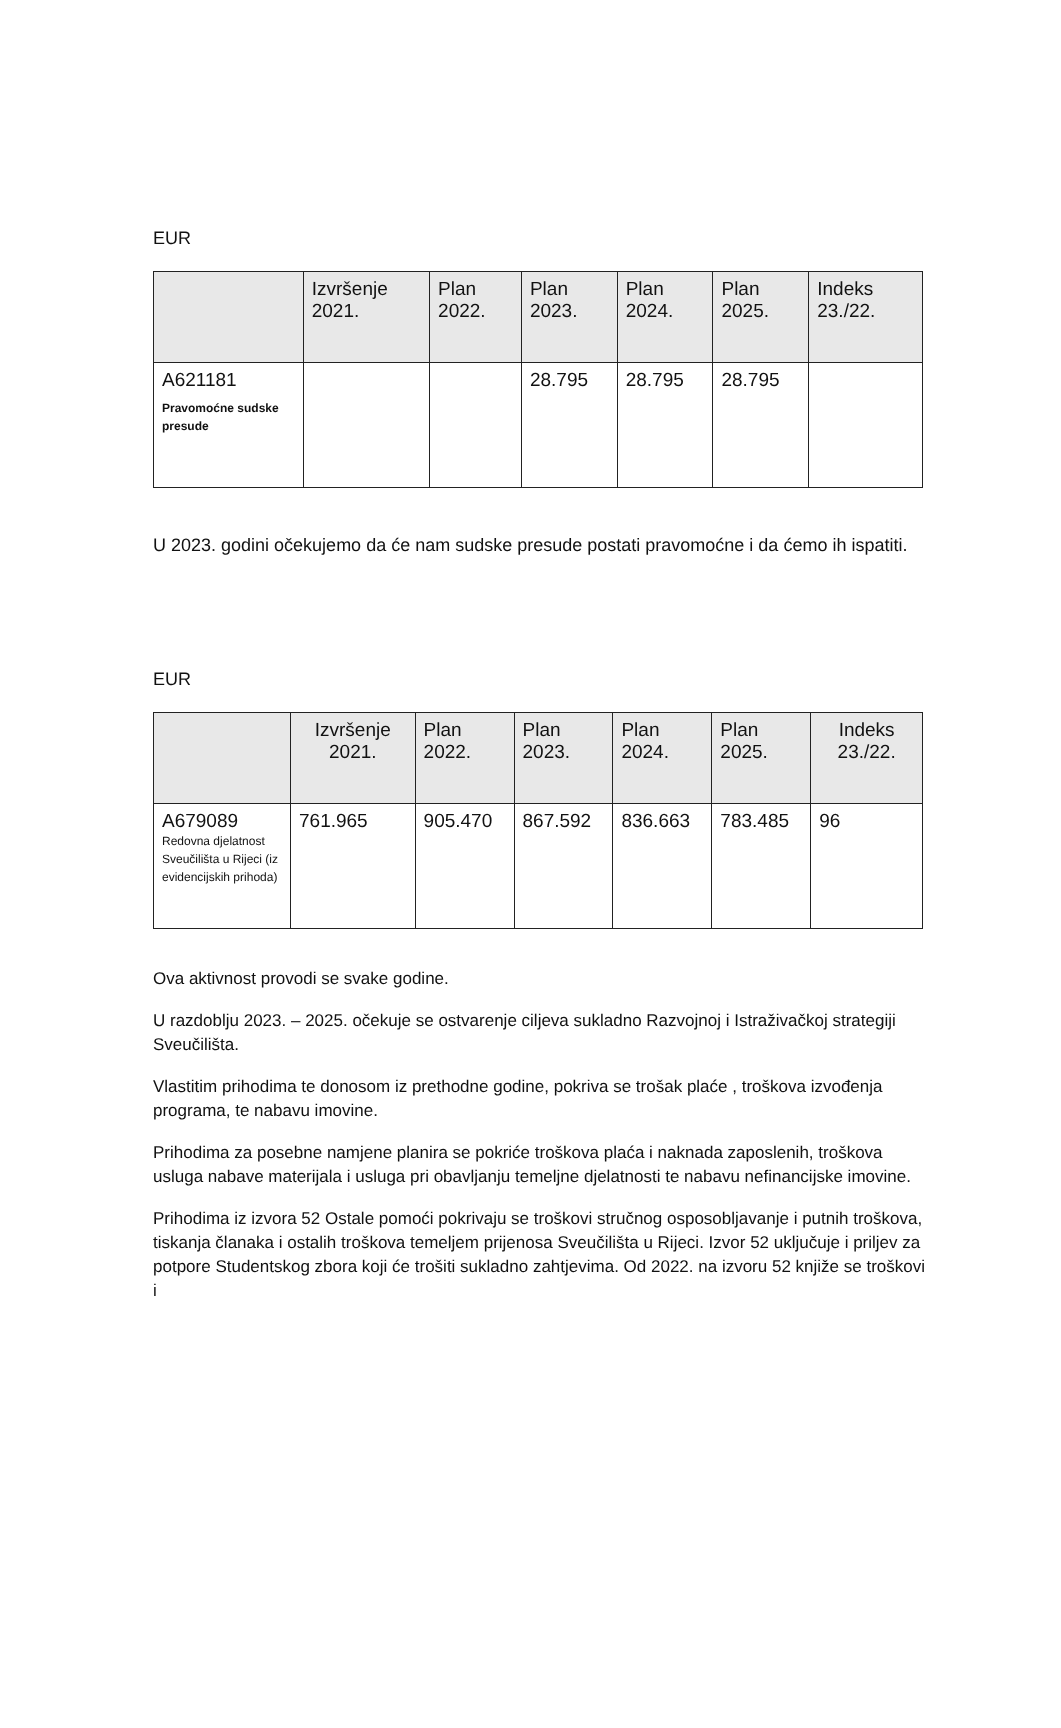EUR
| | Izvršenje 2021. | Plan 2022. | Plan 2023. | Plan 2024. | Plan 2025. | Indeks 23./22. |
| --- | --- | --- | --- | --- | --- | --- |
| A621181 Pravomoćne sudske presude | | | 28.795 | 28.795 | 28.795 | |
U 2023. godini očekujemo da će nam sudske presude postati pravomoćne i da ćemo ih ispatiti.
EUR
| | Izvršenje 2021. | Plan 2022. | Plan 2023. | Plan 2024. | Plan 2025. | Indeks 23./22. |
| --- | --- | --- | --- | --- | --- | --- |
| A679089 Redovna djelatnost Sveučilišta u Rijeci (iz evidencijskih prihoda) | 761.965 | 905.470 | 867.592 | 836.663 | 783.485 | 96 |
Ova aktivnost provodi se svake godine.
U razdoblju 2023. – 2025. očekuje se ostvarenje ciljeva sukladno Razvojnoj i Istraživačkoj strategiji Sveučilišta.
Vlastitim prihodima te donosom iz prethodne godine, pokriva se trošak plaće , troškova izvođenja programa, te nabavu imovine.
Prihodima za posebne namjene planira se pokriće troškova plaća i naknada zaposlenih, troškova usluga nabave materijala i usluga pri obavljanju temeljne djelatnosti te nabavu nefinancijske imovine.
Prihodima iz izvora 52 Ostale pomoći pokrivaju se troškovi stručnog osposobljavanje i putnih troškova, tiskanja članaka i ostalih troškova temeljem prijenosa Sveučilišta u Rijeci. Izvor 52 uključuje i priljev za potpore Studentskog zbora koji će trošiti sukladno zahtjevima. Od 2022. na izvoru 52 knjiže se troškovi i